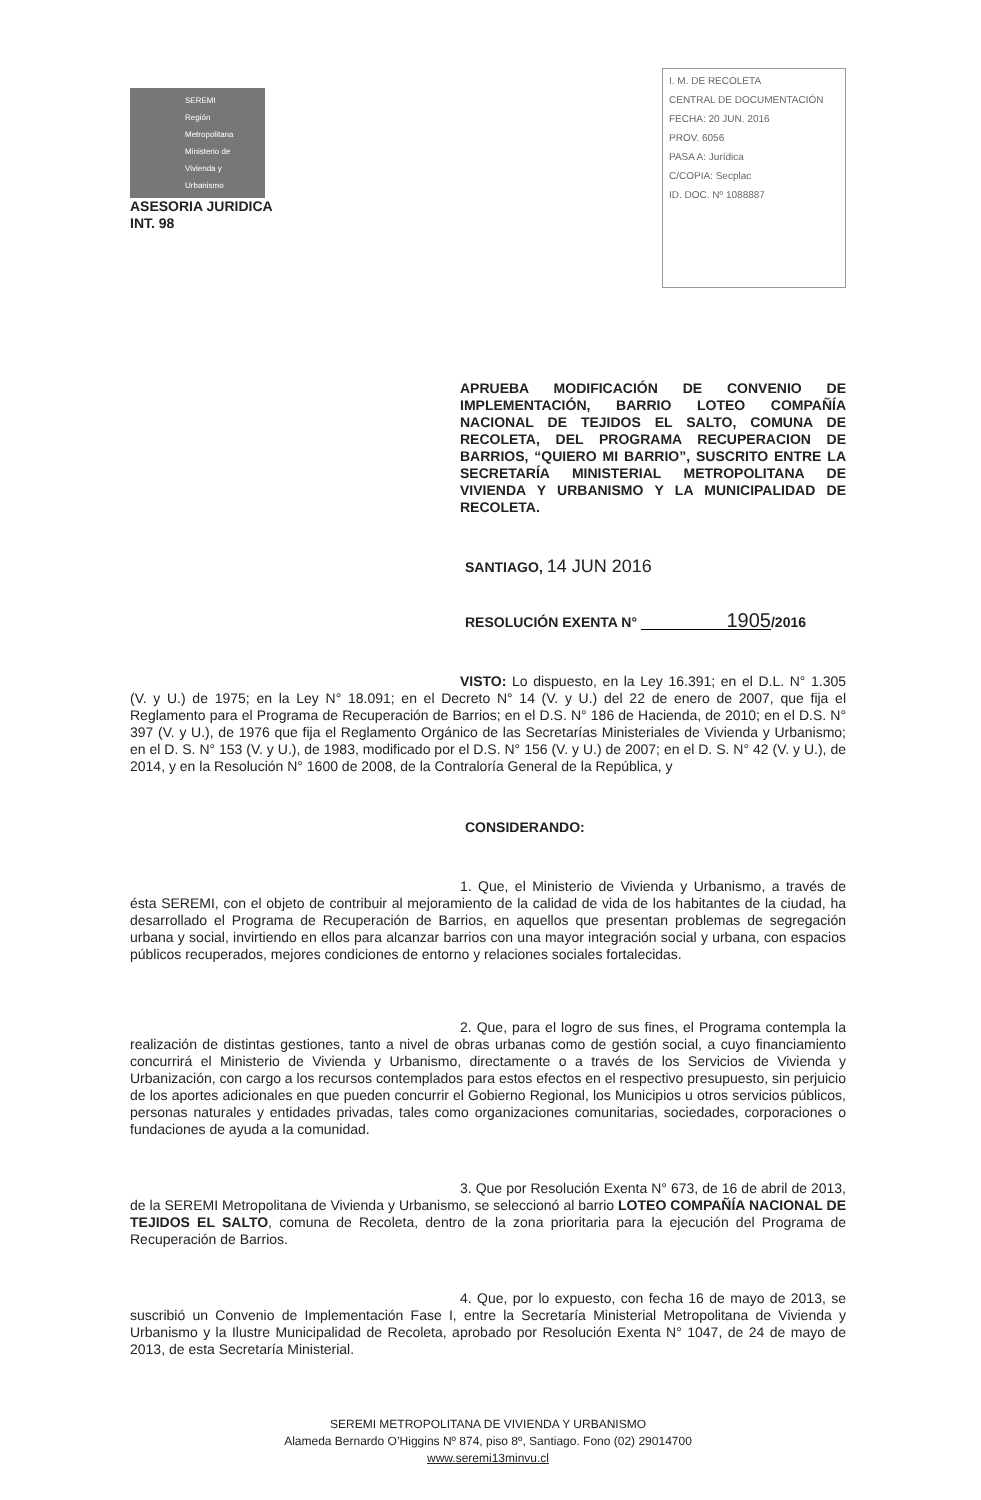SEREMI
Región Metropolitana
Ministerio de
Vivienda y
Urbanismo
ASESORIA JURIDICA
INT. 98
I. M. DE RECOLETA
CENTRAL DE DOCUMENTACIÓN
FECHA: 20 JUN. 2016
PROV. 6056
PASA A: Jurídica
C/COPIA: Secplac
ID. DOC. Nº 1088887
APRUEBA MODIFICACIÓN DE CONVENIO DE IMPLEMENTACIÓN, BARRIO LOTEO COMPAÑÍA NACIONAL DE TEJIDOS EL SALTO, COMUNA DE RECOLETA, DEL PROGRAMA RECUPERACION DE BARRIOS, “QUIERO MI BARRIO”, SUSCRITO ENTRE LA SECRETARÍA MINISTERIAL METROPOLITANA DE VIVIENDA Y URBANISMO Y LA MUNICIPALIDAD DE RECOLETA.
SANTIAGO, 14 JUN 2016
RESOLUCIÓN EXENTA N° 1905 /2016
VISTO: Lo dispuesto, en la Ley 16.391; en el D.L. N° 1.305 (V. y U.) de 1975; en la Ley N° 18.091; en el Decreto N° 14 (V. y U.) del 22 de enero de 2007, que fija el Reglamento para el Programa de Recuperación de Barrios; en el D.S. N° 186 de Hacienda, de 2010; en el D.S. N° 397 (V. y U.), de 1976 que fija el Reglamento Orgánico de las Secretarías Ministeriales de Vivienda y Urbanismo; en el D. S. N° 153 (V. y U.), de 1983, modificado por el D.S. N° 156 (V. y U.) de 2007; en el D. S. N° 42 (V. y U.), de 2014, y en la Resolución N° 1600 de 2008, de la Contraloría General de la República, y
CONSIDERANDO:
1. Que, el Ministerio de Vivienda y Urbanismo, a través de ésta SEREMI, con el objeto de contribuir al mejoramiento de la calidad de vida de los habitantes de la ciudad, ha desarrollado el Programa de Recuperación de Barrios, en aquellos que presentan problemas de segregación urbana y social, invirtiendo en ellos para alcanzar barrios con una mayor integración social y urbana, con espacios públicos recuperados, mejores condiciones de entorno y relaciones sociales fortalecidas.
2. Que, para el logro de sus fines, el Programa contempla la realización de distintas gestiones, tanto a nivel de obras urbanas como de gestión social, a cuyo financiamiento concurrirá el Ministerio de Vivienda y Urbanismo, directamente o a través de los Servicios de Vivienda y Urbanización, con cargo a los recursos contemplados para estos efectos en el respectivo presupuesto, sin perjuicio de los aportes adicionales en que pueden concurrir el Gobierno Regional, los Municipios u otros servicios públicos, personas naturales y entidades privadas, tales como organizaciones comunitarias, sociedades, corporaciones o fundaciones de ayuda a la comunidad.
3. Que por Resolución Exenta N° 673, de 16 de abril de 2013, de la SEREMI Metropolitana de Vivienda y Urbanismo, se seleccionó al barrio LOTEO COMPAÑÍA NACIONAL DE TEJIDOS EL SALTO, comuna de Recoleta, dentro de la zona prioritaria para la ejecución del Programa de Recuperación de Barrios.
4. Que, por lo expuesto, con fecha 16 de mayo de 2013, se suscribió un Convenio de Implementación Fase I, entre la Secretaría Ministerial Metropolitana de Vivienda y Urbanismo y la Ilustre Municipalidad de Recoleta, aprobado por Resolución Exenta N° 1047, de 24 de mayo de 2013, de esta Secretaría Ministerial.
SEREMI METROPOLITANA DE VIVIENDA Y URBANISMO
Alameda Bernardo O’Higgins Nº 874, piso 8º, Santiago. Fono (02) 29014700
www.seremi13minvu.cl